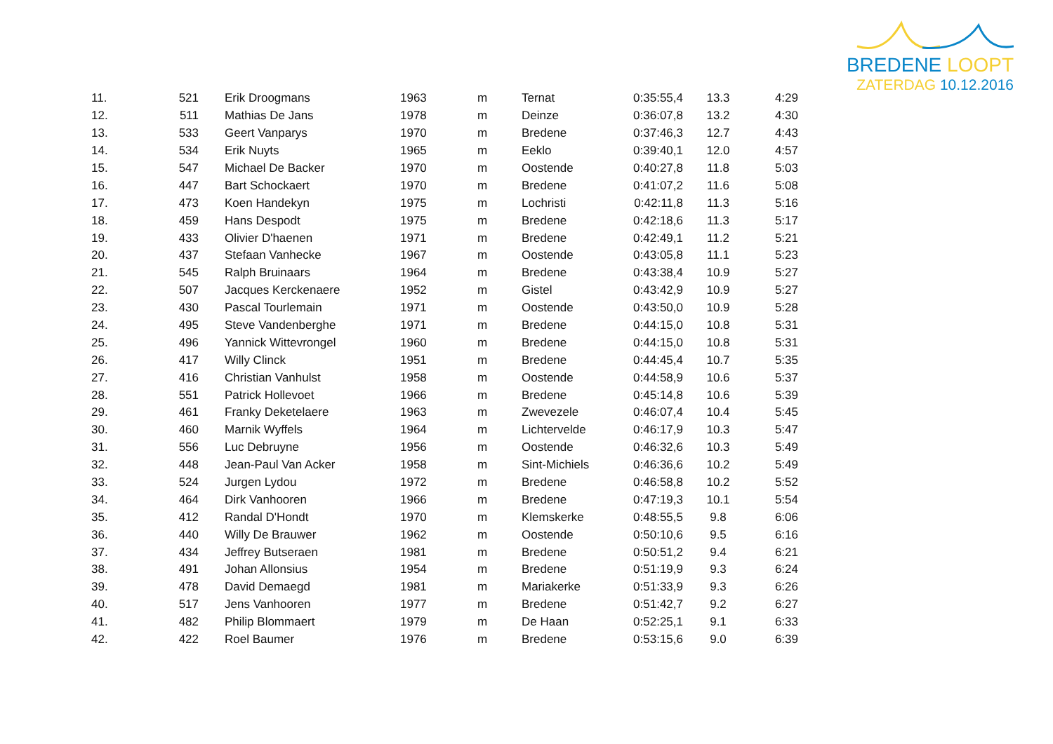BREDENE LOOPT
ZATERDAG 10.12.2016
| 11. | 521 | Erik Droogmans | 1963 | m | Ternat | 0:35:55,4 | 13.3 | 4:29 |
| 12. | 511 | Mathias De Jans | 1978 | m | Deinze | 0:36:07,8 | 13.2 | 4:30 |
| 13. | 533 | Geert Vanparys | 1970 | m | Bredene | 0:37:46,3 | 12.7 | 4:43 |
| 14. | 534 | Erik Nuyts | 1965 | m | Eeklo | 0:39:40,1 | 12.0 | 4:57 |
| 15. | 547 | Michael De Backer | 1970 | m | Oostende | 0:40:27,8 | 11.8 | 5:03 |
| 16. | 447 | Bart Schockaert | 1970 | m | Bredene | 0:41:07,2 | 11.6 | 5:08 |
| 17. | 473 | Koen Handekyn | 1975 | m | Lochristi | 0:42:11,8 | 11.3 | 5:16 |
| 18. | 459 | Hans Despodt | 1975 | m | Bredene | 0:42:18,6 | 11.3 | 5:17 |
| 19. | 433 | Olivier D'haenen | 1971 | m | Bredene | 0:42:49,1 | 11.2 | 5:21 |
| 20. | 437 | Stefaan Vanhecke | 1967 | m | Oostende | 0:43:05,8 | 11.1 | 5:23 |
| 21. | 545 | Ralph Bruinaars | 1964 | m | Bredene | 0:43:38,4 | 10.9 | 5:27 |
| 22. | 507 | Jacques Kerckenaere | 1952 | m | Gistel | 0:43:42,9 | 10.9 | 5:27 |
| 23. | 430 | Pascal Tourlemain | 1971 | m | Oostende | 0:43:50,0 | 10.9 | 5:28 |
| 24. | 495 | Steve Vandenberghe | 1971 | m | Bredene | 0:44:15,0 | 10.8 | 5:31 |
| 25. | 496 | Yannick Wittevrongel | 1960 | m | Bredene | 0:44:15,0 | 10.8 | 5:31 |
| 26. | 417 | Willy Clinck | 1951 | m | Bredene | 0:44:45,4 | 10.7 | 5:35 |
| 27. | 416 | Christian Vanhulst | 1958 | m | Oostende | 0:44:58,9 | 10.6 | 5:37 |
| 28. | 551 | Patrick Hollevoet | 1966 | m | Bredene | 0:45:14,8 | 10.6 | 5:39 |
| 29. | 461 | Franky Deketelaere | 1963 | m | Zwevezele | 0:46:07,4 | 10.4 | 5:45 |
| 30. | 460 | Marnik Wyffels | 1964 | m | Lichtervelde | 0:46:17,9 | 10.3 | 5:47 |
| 31. | 556 | Luc Debruyne | 1956 | m | Oostende | 0:46:32,6 | 10.3 | 5:49 |
| 32. | 448 | Jean-Paul Van Acker | 1958 | m | Sint-Michiels | 0:46:36,6 | 10.2 | 5:49 |
| 33. | 524 | Jurgen Lydou | 1972 | m | Bredene | 0:46:58,8 | 10.2 | 5:52 |
| 34. | 464 | Dirk Vanhooren | 1966 | m | Bredene | 0:47:19,3 | 10.1 | 5:54 |
| 35. | 412 | Randal D'Hondt | 1970 | m | Klemskerke | 0:48:55,5 | 9.8 | 6:06 |
| 36. | 440 | Willy De Brauwer | 1962 | m | Oostende | 0:50:10,6 | 9.5 | 6:16 |
| 37. | 434 | Jeffrey Butseraen | 1981 | m | Bredene | 0:50:51,2 | 9.4 | 6:21 |
| 38. | 491 | Johan Allonsius | 1954 | m | Bredene | 0:51:19,9 | 9.3 | 6:24 |
| 39. | 478 | David Demaegd | 1981 | m | Mariakerke | 0:51:33,9 | 9.3 | 6:26 |
| 40. | 517 | Jens Vanhooren | 1977 | m | Bredene | 0:51:42,7 | 9.2 | 6:27 |
| 41. | 482 | Philip Blommaert | 1979 | m | De Haan | 0:52:25,1 | 9.1 | 6:33 |
| 42. | 422 | Roel Baumer | 1976 | m | Bredene | 0:53:15,6 | 9.0 | 6:39 |